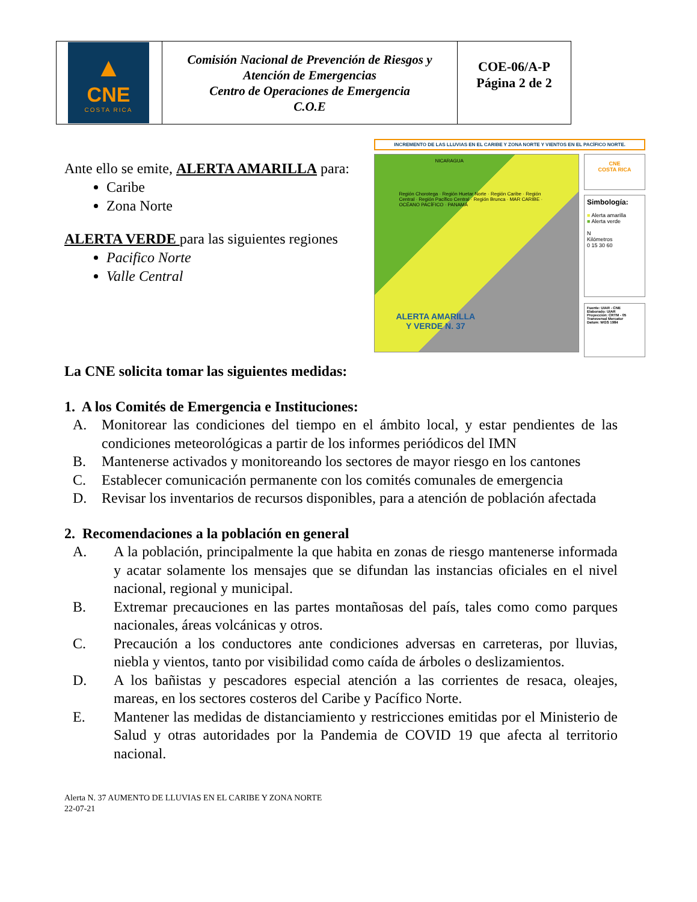| ▲ CNE COSTA RICA | Comisión Nacional de Prevención de Riesgos y Atención de Emergencias Centro de Operaciones de Emergencia C.O.E | COE-06/A-P Página 2 de 2 |
Ante ello se emite, ALERTA AMARILLA para:
Caribe
Zona Norte
ALERTA VERDE para las siguientes regiones
Pacifico Norte
Valle Central
INCREMENTO DE LAS LLUVIAS EN EL CARIBE Y ZONA NORTE Y VIENTOS EN EL PACÍFICO NORTE.
NICARAGUA
Región Chorotega · Región Huetar Norte · Región Caribe · Región Central · Región Pacífico Central · Región Brunca · MAR CARIBE · OCÉANO PACÍFICO · PANAMÁ
ALERTA AMARILLA
Y VERDE N. 37
CNE
COSTA RICA
Simbología:
■ Alerta amarilla
■ Alerta verde
N
Kilómetros
0 15 30 60
Fuente: UIAR - CNE
Elaborado: UIAR
Proyección: CRTM - 05 Transversal Mercator
Datum: WGS 1984
La CNE solicita tomar las siguientes medidas:
1. A los Comités de Emergencia e Instituciones:
A. Monitorear las condiciones del tiempo en el ámbito local, y estar pendientes de las condiciones meteorológicas a partir de los informes periódicos del IMN
B. Mantenerse activados y monitoreando los sectores de mayor riesgo en los cantones
C. Establecer comunicación permanente con los comités comunales de emergencia
D. Revisar los inventarios de recursos disponibles, para a atención de población afectada
2. Recomendaciones a la población en general
A. A la población, principalmente la que habita en zonas de riesgo mantenerse informada y acatar solamente los mensajes que se difundan las instancias oficiales en el nivel nacional, regional y municipal.
B. Extremar precauciones en las partes montañosas del país, tales como como parques nacionales, áreas volcánicas y otros.
C. Precaución a los conductores ante condiciones adversas en carreteras, por lluvias, niebla y vientos, tanto por visibilidad como caída de árboles o deslizamientos.
D. A los bañistas y pescadores especial atención a las corrientes de resaca, oleajes, mareas, en los sectores costeros del Caribe y Pacífico Norte.
E. Mantener las medidas de distanciamiento y restricciones emitidas por el Ministerio de Salud y otras autoridades por la Pandemia de COVID 19 que afecta al territorio nacional.
Alerta N. 37 AUMENTO DE LLUVIAS EN EL CARIBE Y ZONA NORTE
22-07-21